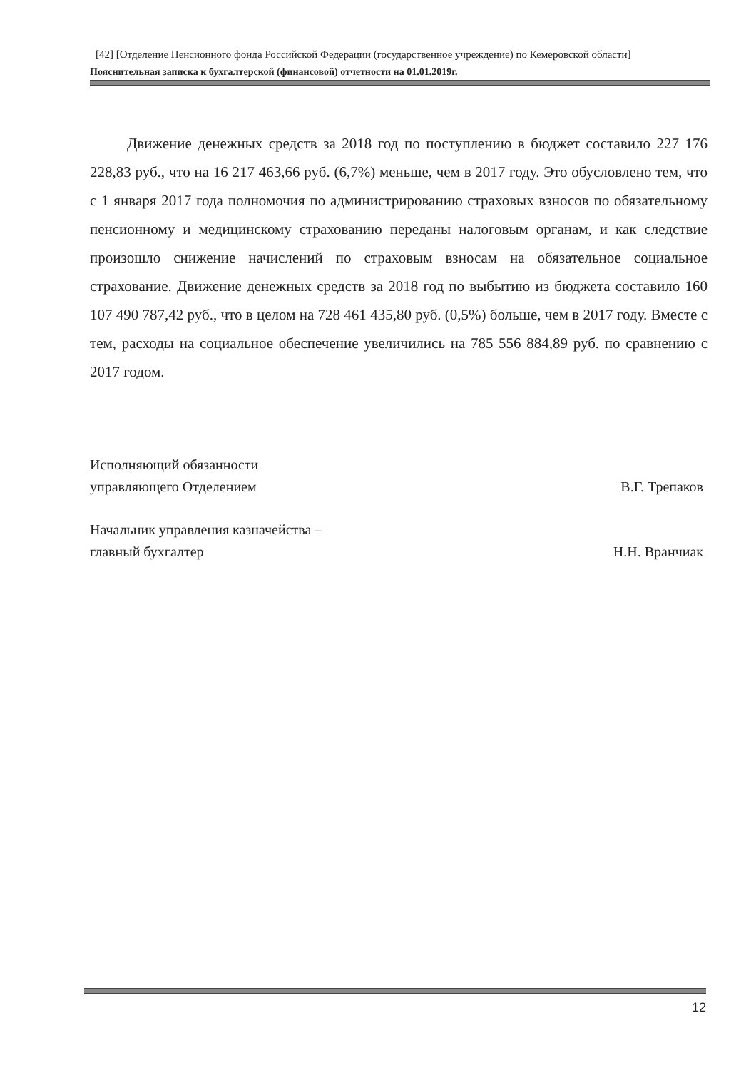[42] [Отделение Пенсионного фонда Российской Федерации (государственное учреждение) по Кемеровской области]
Пояснительная записка к бухгалтерской (финансовой) отчетности на 01.01.2019г.
Движение денежных средств за 2018 год по поступлению в бюджет составило 227 176 228,83 руб., что на 16 217 463,66 руб. (6,7%) меньше, чем в 2017 году. Это обусловлено тем, что с 1 января 2017 года полномочия по администрированию страховых взносов по обязательному пенсионному и медицинскому страхованию переданы налоговым органам, и как следствие произошло снижение начислений по страховым взносам на обязательное социальное страхование. Движение денежных средств за 2018 год по выбытию из бюджета составило 160 107 490 787,42 руб., что в целом на 728 461 435,80 руб. (0,5%) больше, чем в 2017 году. Вместе с тем, расходы на социальное обеспечение увеличились на 785 556 884,89 руб. по сравнению с 2017 годом.
Исполняющий обязанности
управляющего Отделением
В.Г. Трепаков
Начальник управления казначейства –
главный бухгалтер
Н.Н. Вранчиак
12